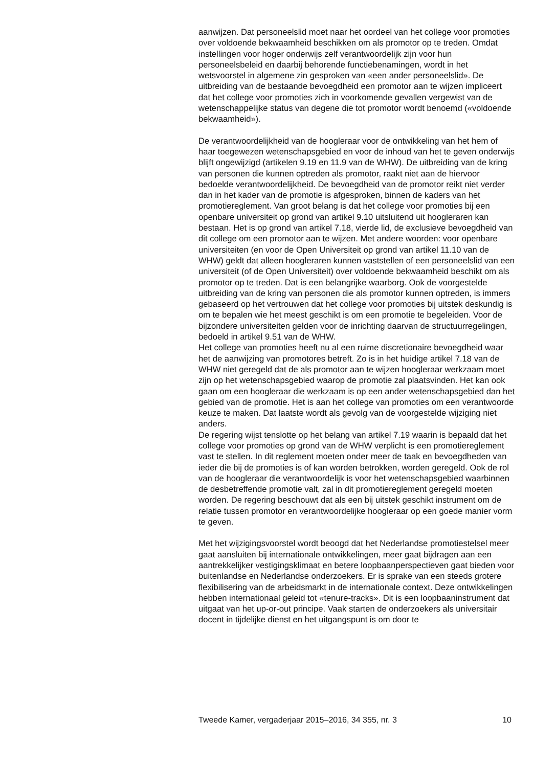aanwijzen. Dat personeelslid moet naar het oordeel van het college voor promoties over voldoende bekwaamheid beschikken om als promotor op te treden. Omdat instellingen voor hoger onderwijs zelf verantwoordelijk zijn voor hun personeelsbeleid en daarbij behorende functiebenamingen, wordt in het wetsvoorstel in algemene zin gesproken van «een ander personeelslid». De uitbreiding van de bestaande bevoegdheid een promotor aan te wijzen impliceert dat het college voor promoties zich in voorkomende gevallen vergewist van de wetenschappelijke status van degene die tot promotor wordt benoemd («voldoende bekwaamheid»).
De verantwoordelijkheid van de hoogleraar voor de ontwikkeling van het hem of haar toegewezen wetenschapsgebied en voor de inhoud van het te geven onderwijs blijft ongewijzigd (artikelen 9.19 en 11.9 van de WHW). De uitbreiding van de kring van personen die kunnen optreden als promotor, raakt niet aan de hiervoor bedoelde verantwoordelijkheid. De bevoegdheid van de promotor reikt niet verder dan in het kader van de promotie is afgesproken, binnen de kaders van het promotiereglement. Van groot belang is dat het college voor promoties bij een openbare universiteit op grond van artikel 9.10 uitsluitend uit hoogleraren kan bestaan. Het is op grond van artikel 7.18, vierde lid, de exclusieve bevoegdheid van dit college om een promotor aan te wijzen. Met andere woorden: voor openbare universiteiten (en voor de Open Universiteit op grond van artikel 11.10 van de WHW) geldt dat alleen hoogleraren kunnen vaststellen of een personeelslid van een universiteit (of de Open Universiteit) over voldoende bekwaamheid beschikt om als promotor op te treden. Dat is een belangrijke waarborg. Ook de voorgestelde uitbreiding van de kring van personen die als promotor kunnen optreden, is immers gebaseerd op het vertrouwen dat het college voor promoties bij uitstek deskundig is om te bepalen wie het meest geschikt is om een promotie te begeleiden. Voor de bijzondere universiteiten gelden voor de inrichting daarvan de structuurregelingen, bedoeld in artikel 9.51 van de WHW.
Het college van promoties heeft nu al een ruime discretionaire bevoegdheid waar het de aanwijzing van promotores betreft. Zo is in het huidige artikel 7.18 van de WHW niet geregeld dat de als promotor aan te wijzen hoogleraar werkzaam moet zijn op het wetenschapsgebied waarop de promotie zal plaatsvinden. Het kan ook gaan om een hoogleraar die werkzaam is op een ander wetenschapsgebied dan het gebied van de promotie. Het is aan het college van promoties om een verantwoorde keuze te maken. Dat laatste wordt als gevolg van de voorgestelde wijziging niet anders.
De regering wijst tenslotte op het belang van artikel 7.19 waarin is bepaald dat het college voor promoties op grond van de WHW verplicht is een promotiereglement vast te stellen. In dit reglement moeten onder meer de taak en bevoegdheden van ieder die bij de promoties is of kan worden betrokken, worden geregeld. Ook de rol van de hoogleraar die verantwoordelijk is voor het wetenschapsgebied waarbinnen de desbetreffende promotie valt, zal in dit promotiereglement geregeld moeten worden. De regering beschouwt dat als een bij uitstek geschikt instrument om de relatie tussen promotor en verantwoordelijke hoogleraar op een goede manier vorm te geven.
Met het wijzigingsvoorstel wordt beoogd dat het Nederlandse promotiestelsel meer gaat aansluiten bij internationale ontwikkelingen, meer gaat bijdragen aan een aantrekkelijker vestigingsklimaat en betere loopbaanperspectieven gaat bieden voor buitenlandse en Nederlandse onderzoekers. Er is sprake van een steeds grotere flexibilisering van de arbeidsmarkt in de internationale context. Deze ontwikkelingen hebben internationaal geleid tot «tenure-tracks». Dit is een loopbaaninstrument dat uitgaat van het up-or-out principe. Vaak starten de onderzoekers als universitair docent in tijdelijke dienst en het uitgangspunt is om door te
Tweede Kamer, vergaderjaar 2015–2016, 34 355, nr. 3 10